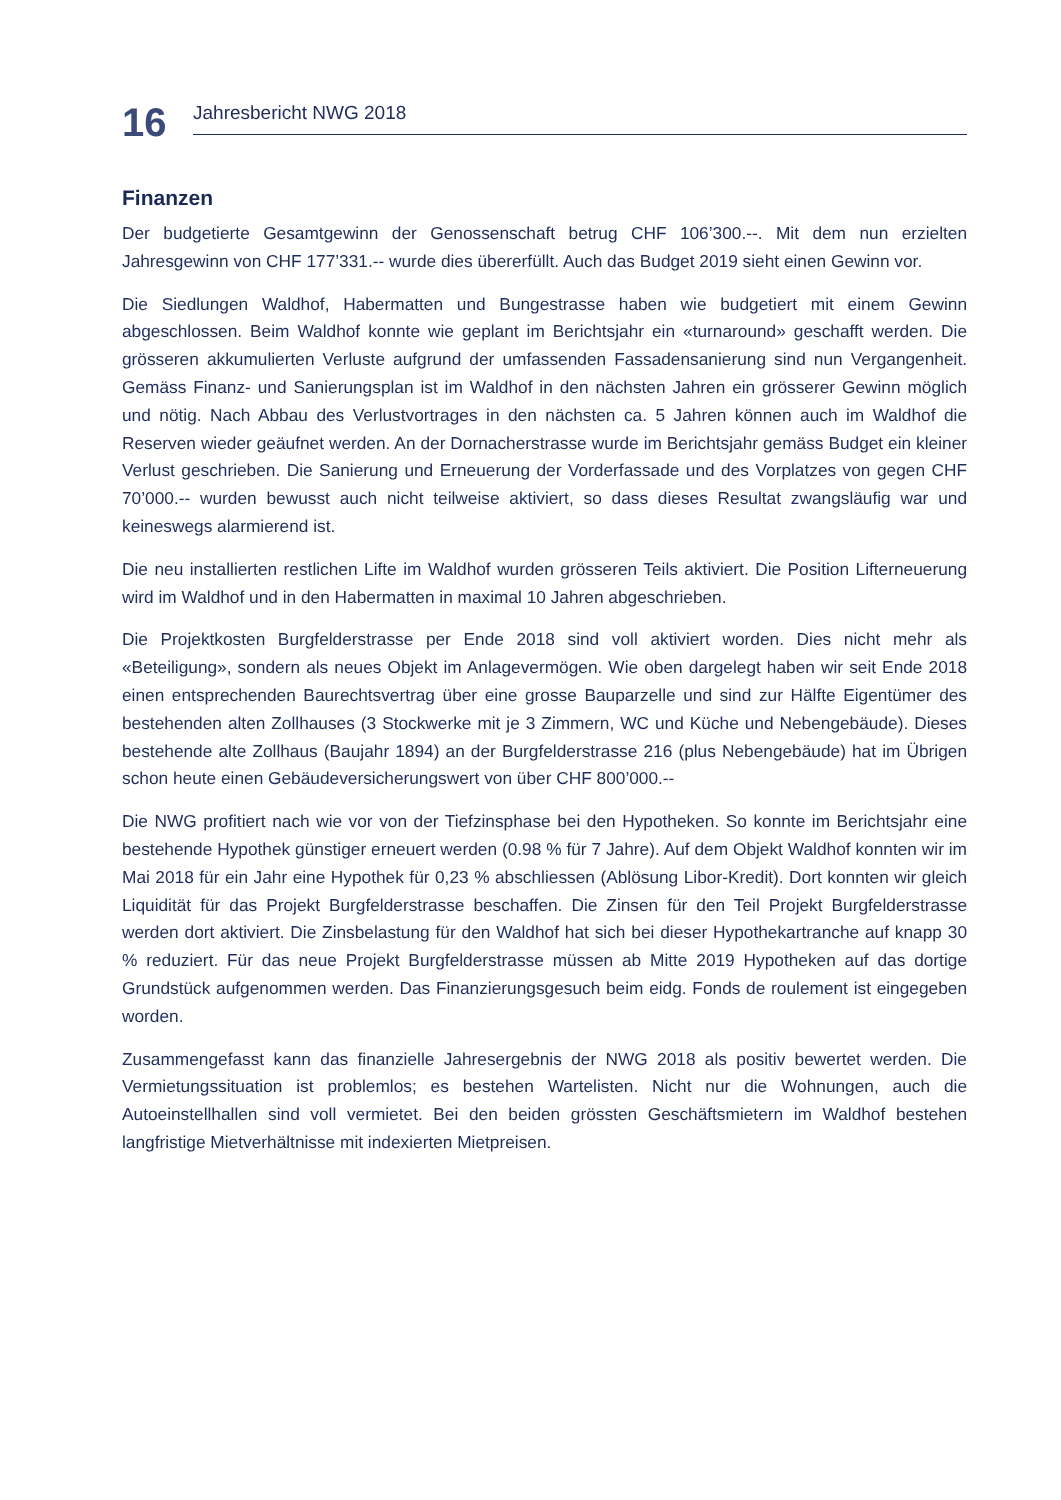16
Jahresbericht NWG 2018
Finanzen
Der budgetierte Gesamtgewinn der Genossenschaft betrug CHF 106’300.--. Mit dem nun erzielten Jahresgewinn von CHF 177’331.-- wurde dies übererfüllt. Auch das Budget 2019 sieht einen Gewinn vor.
Die Siedlungen Waldhof, Habermatten und Bungestrasse haben wie budgetiert mit einem Gewinn abgeschlossen. Beim Waldhof konnte wie geplant im Berichtsjahr ein «turnaround» geschafft werden. Die grösseren akkumulierten Verluste aufgrund der umfassenden Fassadensanierung sind nun Vergangenheit. Gemäss Finanz- und Sanierungsplan ist im Waldhof in den nächsten Jahren ein grösserer Gewinn möglich und nötig. Nach Abbau des Verlustvortrages in den nächsten ca. 5 Jahren können auch im Waldhof die Reserven wieder geäufnet werden. An der Dornacherstrasse wurde im Berichtsjahr gemäss Budget ein kleiner Verlust geschrieben. Die Sanierung und Erneuerung der Vorderfassade und des Vorplatzes von gegen CHF 70’000.-- wurden bewusst auch nicht teilweise aktiviert, so dass dieses Resultat zwangsläufig war und keineswegs alarmierend ist.
Die neu installierten restlichen Lifte im Waldhof wurden grösseren Teils aktiviert. Die Position Lifterneuerung wird im Waldhof und in den Habermatten in maximal 10 Jahren abgeschrieben.
Die Projektkosten Burgfelderstrasse per Ende 2018 sind voll aktiviert worden. Dies nicht mehr als «Beteiligung», sondern als neues Objekt im Anlagevermögen. Wie oben dargelegt haben wir seit Ende 2018 einen entsprechenden Baurechtsvertrag über eine grosse Bauparzelle und sind zur Hälfte Eigentümer des bestehenden alten Zollhauses (3 Stockwerke mit je 3 Zimmern, WC und Küche und Nebengebäude). Dieses bestehende alte Zollhaus (Baujahr 1894) an der Burgfelderstrasse 216 (plus Nebengebäude) hat im Übrigen schon heute einen Gebäudeversicherungswert von über CHF 800’000.--
Die NWG profitiert nach wie vor von der Tiefzinsphase bei den Hypotheken. So konnte im Berichtsjahr eine bestehende Hypothek günstiger erneuert werden (0.98 % für 7 Jahre). Auf dem Objekt Waldhof konnten wir im Mai 2018 für ein Jahr eine Hypothek für 0,23 % abschliessen (Ablösung Libor-Kredit). Dort konnten wir gleich Liquidität für das Projekt Burgfelderstrasse beschaffen. Die Zinsen für den Teil Projekt Burgfelderstrasse werden dort aktiviert. Die Zinsbelastung für den Waldhof hat sich bei dieser Hypothekartranche auf knapp 30 % reduziert. Für das neue Projekt Burgfelderstrasse müssen ab Mitte 2019 Hypotheken auf das dortige Grundstück aufgenommen werden. Das Finanzierungsgesuch beim eidg. Fonds de roulement ist eingegeben worden.
Zusammengefasst kann das finanzielle Jahresergebnis der NWG 2018 als positiv bewertet werden. Die Vermietungssituation ist problemlos; es bestehen Wartelisten. Nicht nur die Wohnungen, auch die Autoeinstellhallen sind voll vermietet. Bei den beiden grössten Geschäftsmietern im Waldhof bestehen langfristige Mietverhältnisse mit indexierten Mietpreisen.